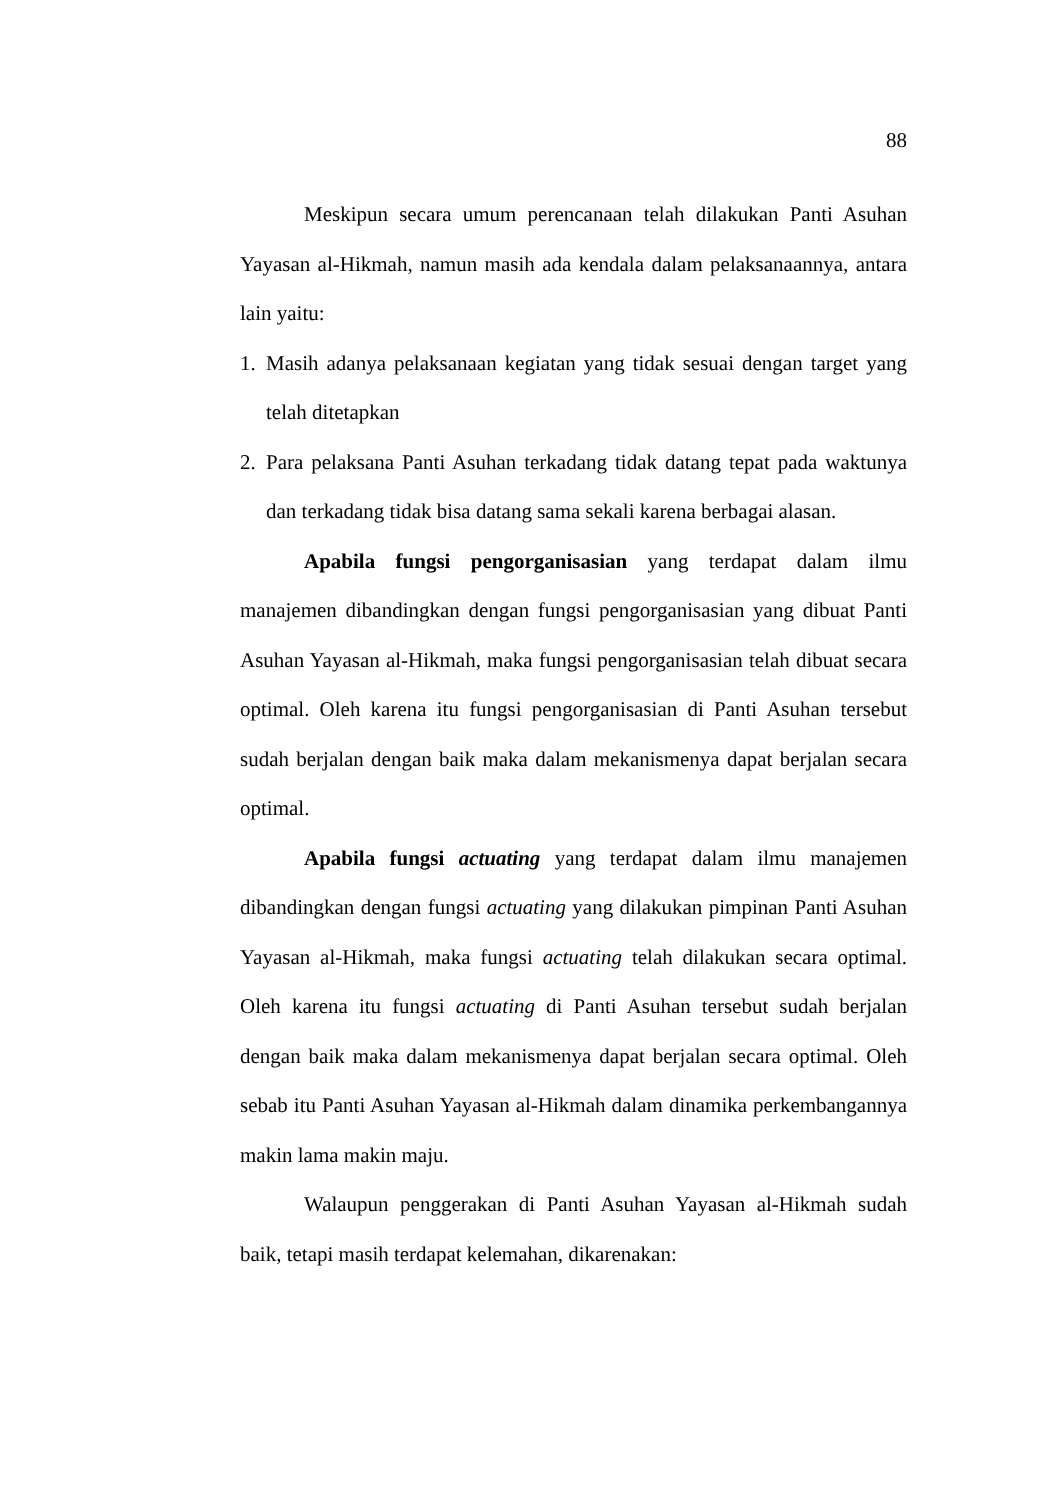88
Meskipun secara umum perencanaan telah dilakukan Panti Asuhan Yayasan al-Hikmah, namun masih ada kendala dalam pelaksanaannya, antara lain yaitu:
1. Masih adanya pelaksanaan kegiatan yang tidak sesuai dengan target yang telah ditetapkan
2. Para pelaksana Panti Asuhan terkadang tidak datang tepat pada waktunya dan terkadang tidak bisa datang sama sekali karena berbagai alasan.
Apabila fungsi pengorganisasian yang terdapat dalam ilmu manajemen dibandingkan dengan fungsi pengorganisasian yang dibuat Panti Asuhan Yayasan al-Hikmah, maka fungsi pengorganisasian telah dibuat secara optimal. Oleh karena itu fungsi pengorganisasian di Panti Asuhan tersebut sudah berjalan dengan baik maka dalam mekanismenya dapat berjalan secara optimal.
Apabila fungsi actuating yang terdapat dalam ilmu manajemen dibandingkan dengan fungsi actuating yang dilakukan pimpinan Panti Asuhan Yayasan al-Hikmah, maka fungsi actuating telah dilakukan secara optimal. Oleh karena itu fungsi actuating di Panti Asuhan tersebut sudah berjalan dengan baik maka dalam mekanismenya dapat berjalan secara optimal. Oleh sebab itu Panti Asuhan Yayasan al-Hikmah dalam dinamika perkembangannya makin lama makin maju.
Walaupun penggerakan di Panti Asuhan Yayasan al-Hikmah sudah baik, tetapi masih terdapat kelemahan, dikarenakan: